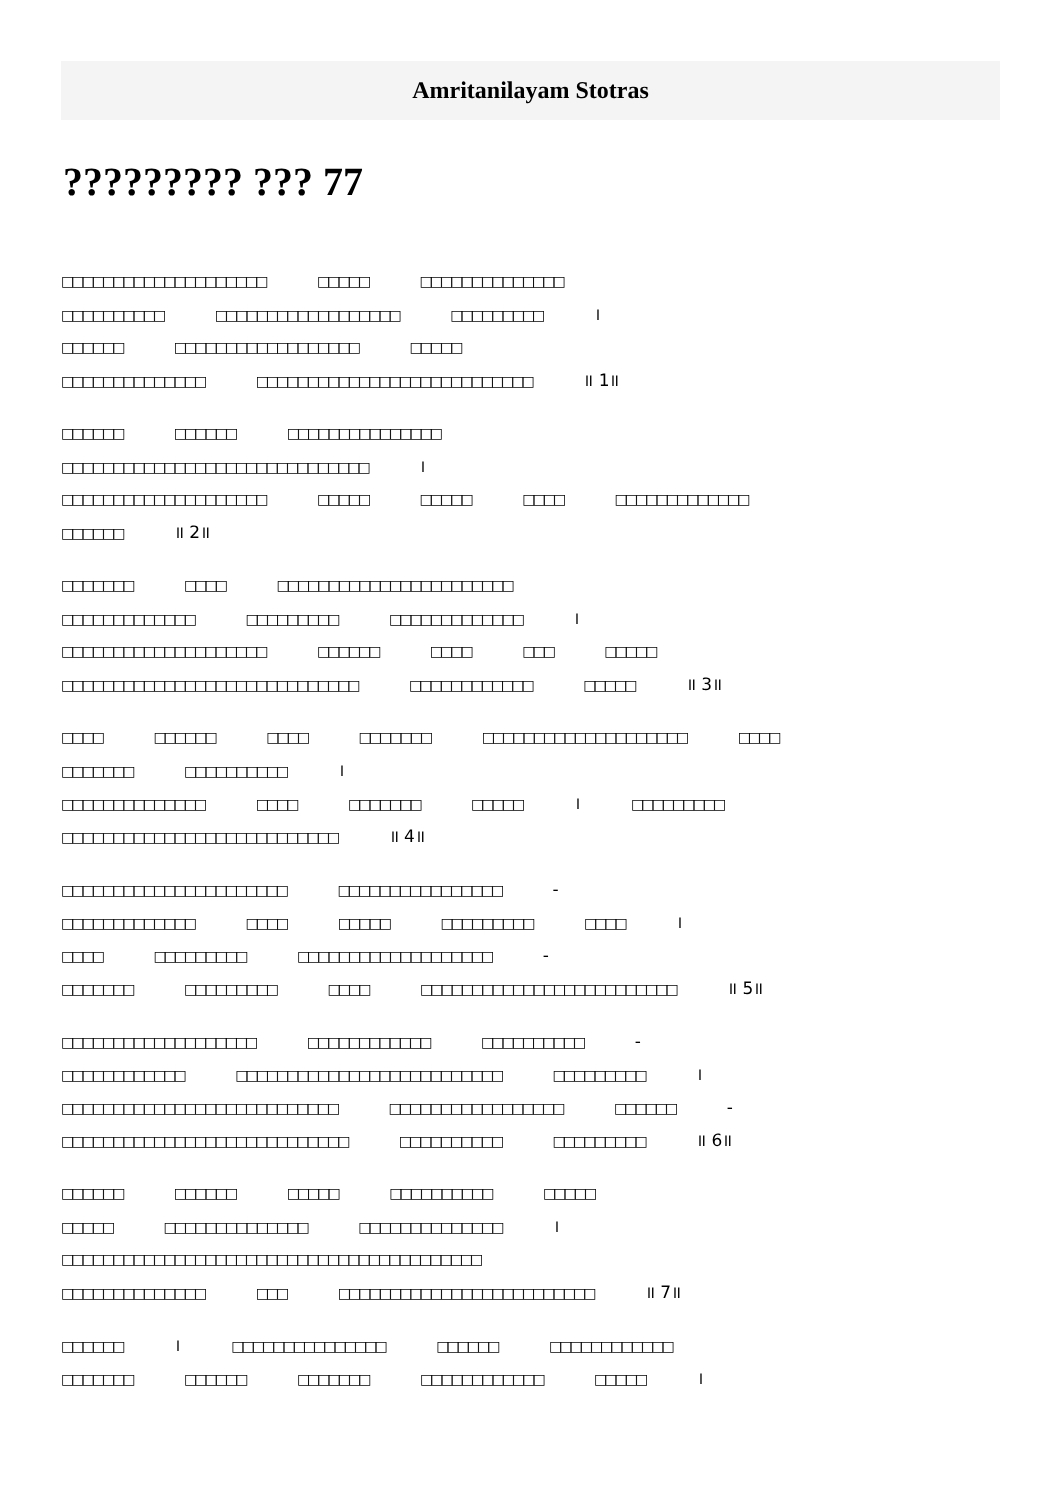Amritanilayam Stotras
????????? ??? 77
□□□□□□□□□□□□□□□□□□□□ □□□□□ □□□□□□□□□□□□□□
□□□□□□□□□□ □□□□□□□□□□□□□□□□□□ □□□□□□□□□ ।
□□□□□□ □□□□□□□□□□□□□□□□□□ □□□□□
□□□□□□□□□□□□□□ □□□□□□□□□□□□□□□□□□□□□□□□□□□ ॥ 1॥
□□□□□□ □□□□□□ □□□□□□□□□□□□□□□
□□□□□□□□□□□□□□□□□□□□□□□□□□□□□□ ।
□□□□□□□□□□□□□□□□□□□□ □□□□□ □□□□□ □□□□ □□□□□□□□□□□□□
□□□□□□ ॥ 2॥
□□□□□□□ □□□□ □□□□□□□□□□□□□□□□□□□□□□□
□□□□□□□□□□□□□ □□□□□□□□□ □□□□□□□□□□□□□ ।
□□□□□□□□□□□□□□□□□□□□ □□□□□□ □□□□ □□□ □□□□□
□□□□□□□□□□□□□□□□□□□□□□□□□□□□□ □□□□□□□□□□□□ □□□□□ ॥ 3॥
□□□□ □□□□□□ □□□□ □□□□□□□ □□□□□□□□□□□□□□□□□□□□ □□□□
□□□□□□□ □□□□□□□□□□ ।
□□□□□□□□□□□□□□ □□□□ □□□□□□□ □□□□□ । □□□□□□□□□
□□□□□□□□□□□□□□□□□□□□□□□□□□□ ॥ 4॥
□□□□□□□□□□□□□□□□□□□□□□ □□□□□□□□□□□□□□□□ -
□□□□□□□□□□□□□ □□□□ □□□□□ □□□□□□□□□ □□□□ ।
□□□□ □□□□□□□□□ □□□□□□□□□□□□□□□□□□□ -
□□□□□□□ □□□□□□□□□ □□□□ □□□□□□□□□□□□□□□□□□□□□□□□□ ॥ 5॥
□□□□□□□□□□□□□□□□□□□ □□□□□□□□□□□□ □□□□□□□□□□ -
□□□□□□□□□□□□ □□□□□□□□□□□□□□□□□□□□□□□□□□ □□□□□□□□□ ।
□□□□□□□□□□□□□□□□□□□□□□□□□□□ □□□□□□□□□□□□□□□□□ □□□□□□ -
□□□□□□□□□□□□□□□□□□□□□□□□□□□□ □□□□□□□□□□ □□□□□□□□□ ॥ 6॥
□□□□□□ □□□□□□ □□□□□ □□□□□□□□□□ □□□□□
□□□□□ □□□□□□□□□□□□□□ □□□□□□□□□□□□□□ ।
□□□□□□□□□□□□□□□□□□□□□□□□□□□□□□□□□□□□□□□□□
□□□□□□□□□□□□□□ □□□ □□□□□□□□□□□□□□□□□□□□□□□□□ ॥ 7॥
□□□□□□ । □□□□□□□□□□□□□□□ □□□□□□ □□□□□□□□□□□□
□□□□□□□ □□□□□□ □□□□□□□ □□□□□□□□□□□□ □□□□□ ।